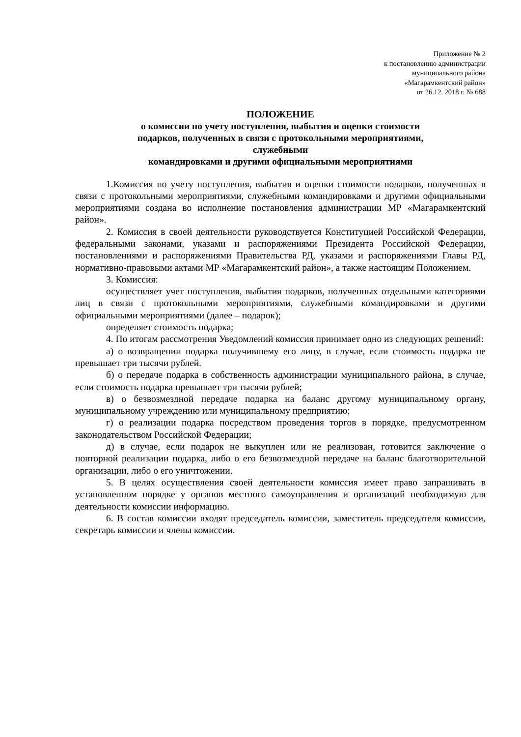Приложение № 2
к постановлению администрации
муниципального района
«Магарамкентский район»
от 26.12. 2018 г. № 688
ПОЛОЖЕНИЕ
о комиссии по учету поступления, выбытия и оценки стоимости
подарков, полученных в связи с протокольными мероприятиями,
служебными
командировками и другими официальными мероприятиями
1.Комиссия по учету поступления, выбытия и оценки стоимости подарков, полученных в связи с протокольными мероприятиями, служебными командировками и другими официальными мероприятиями создана во исполнение постановления администрации МР «Магарамкентский район».
2. Комиссия в своей деятельности руководствуется Конституцией Российской Федерации, федеральными законами, указами и распоряжениями Президента Российской Федерации, постановлениями и распоряжениями Правительства РД, указами и распоряжениями Главы РД, нормативно-правовыми актами МР «Магарамкентский район», а также настоящим Положением.
3. Комиссия:
осуществляет учет поступления, выбытия подарков, полученных отдельными категориями лиц в связи с протокольными мероприятиями, служебными командировками и другими официальными мероприятиями (далее – подарок);
определяет стоимость подарка;
4. По итогам рассмотрения Уведомлений комиссия принимает одно из следующих решений:
а) о возвращении подарка получившему его лицу, в случае, если стоимость подарка не превышает три тысячи рублей.
б) о передаче подарка в собственность администрации муниципального района, в случае, если стоимость подарка превышает три тысячи рублей;
в) о безвозмездной передаче подарка на баланс другому муниципальному органу, муниципальному учреждению или муниципальному предприятию;
г) о реализации подарка посредством проведения торгов в порядке, предусмотренном законодательством Российской Федерации;
д) в случае, если подарок не выкуплен или не реализован, готовится заключение о повторной реализации подарка, либо о его безвозмездной передаче на баланс благотворительной организации, либо о его уничтожении.
5. В целях осуществления своей деятельности комиссия имеет право запрашивать в установленном порядке у органов местного самоуправления и организаций необходимую для деятельности комиссии информацию.
6. В состав комиссии входят председатель комиссии, заместитель председателя комиссии, секретарь комиссии и члены комиссии.